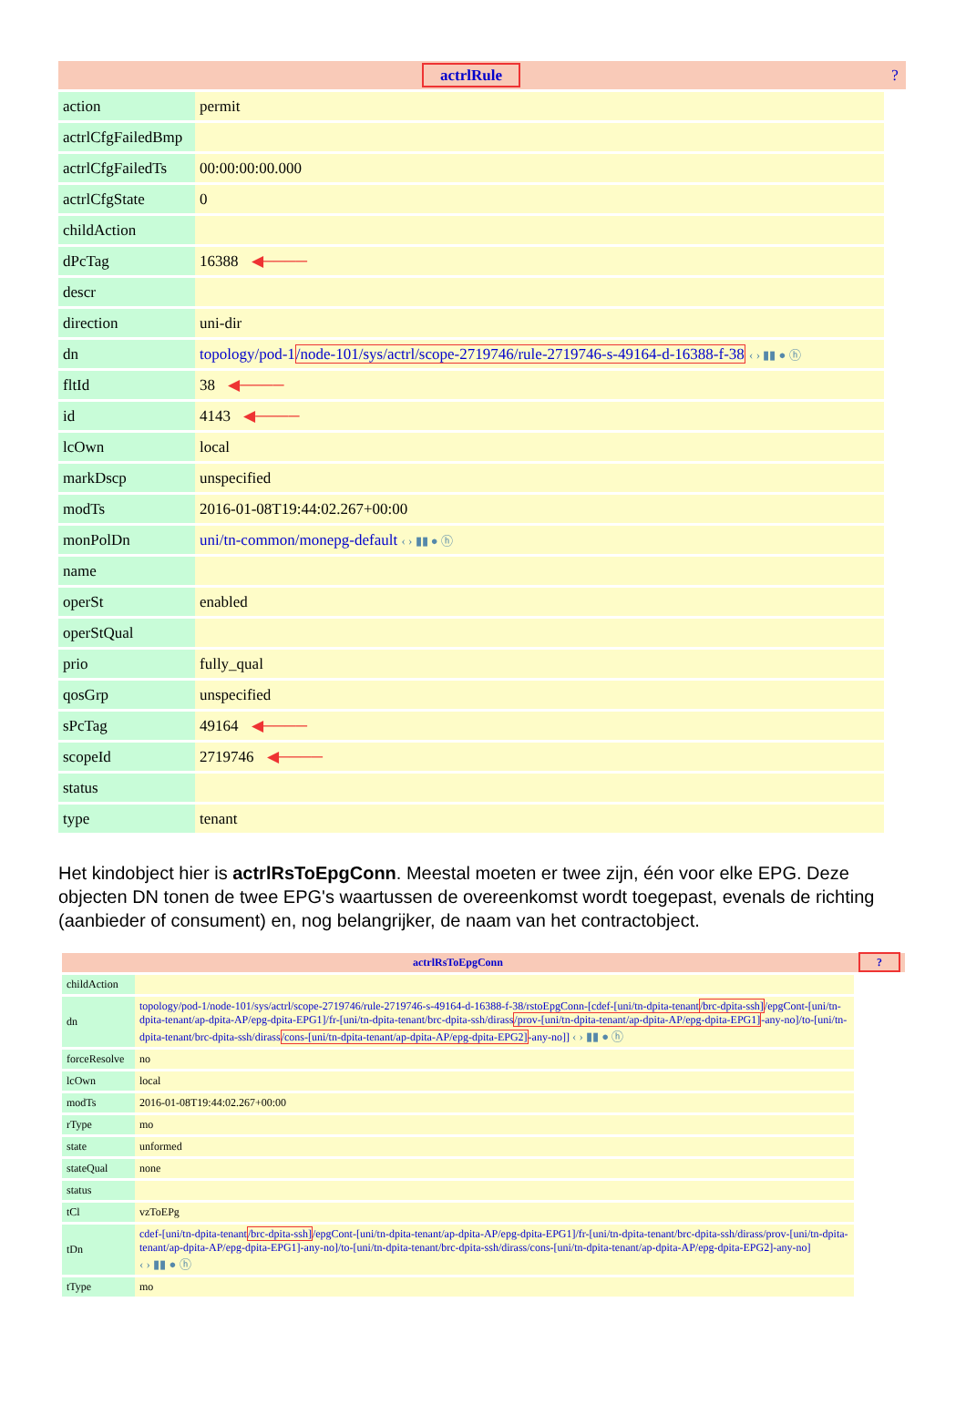| actrlRule | | ? |
| action | permit | |
| actrlCfgFailedBmp | | |
| actrlCfgFailedTs | 00:00:00:00.000 | |
| actrlCfgState | 0 | |
| childAction | | |
| dPcTag | 16388 ◀──── | |
| descr | | |
| direction | uni-dir | |
| dn | topology/pod-1 /node-101/sys/actrl/scope-2719746/rule-2719746-s-49164-d-16388-f-38 ‹ › ▮▮ ● ⓗ | |
| fltId | 38 ◀──── | |
| id | 4143 ◀──── | |
| lcOwn | local | |
| markDscp | unspecified | |
| modTs | 2016-01-08T19:44:02.267+00:00 | |
| monPolDn | uni/tn-common/monepg-default ‹ › ▮▮ ● ⓗ | |
| name | | |
| operSt | enabled | |
| operStQual | | |
| prio | fully_qual | |
| qosGrp | unspecified | |
| sPcTag | 49164 ◀──── | |
| scopeId | 2719746 ◀──── | |
| status | | |
| type | tenant | |
Het kindobject hier is actrlRsToEpgConn. Meestal moeten er twee zijn, één voor elke EPG. Deze objecten DN tonen de twee EPG's waartussen de overeenkomst wordt toegepast, evenals de richting (aanbieder of consument) en, nog belangrijker, de naam van het contractobject.
| actrlRsToEpgConn | | ? |
| childAction | | |
| dn | topology/pod-1/node-101/sys/actrl/scope-2719746/rule-2719746-s-49164-d-16388-f-38/rstoEpgConn-[cdef-[uni/tn-dpita-tenant /brc-dpita-ssh] /epgCont-[uni/tn-dpita-tenant/ap-dpita-AP/epg-dpita-EPG1]/fr-[uni/tn-dpita-tenant/brc-dpita-ssh/dirass /prov-[uni/tn-dpita-tenant/ap-dpita-AP/epg-dpita-EPG1] -any-no]/to-[uni/tn-dpita-tenant/brc-dpita-ssh/dirass /cons-[uni/tn-dpita-tenant/ap-dpita-AP/epg-dpita-EPG2] -any-no]] ‹ › ▮▮ ● ⓗ | |
| forceResolve | no | |
| lcOwn | local | |
| modTs | 2016-01-08T19:44:02.267+00:00 | |
| rType | mo | |
| state | unformed | |
| stateQual | none | |
| status | | |
| tCl | vzToEPg | |
| tDn | cdef-[uni/tn-dpita-tenant /brc-dpita-ssh] /epgCont-[uni/tn-dpita-tenant/ap-dpita-AP/epg-dpita-EPG1]/fr-[uni/tn-dpita-tenant/brc-dpita-ssh/dirass/prov-[uni/tn-dpita-tenant/ap-dpita-AP/epg-dpita-EPG1]-any-no]/to-[uni/tn-dpita-tenant/brc-dpita-ssh/dirass/cons-[uni/tn-dpita-tenant/ap-dpita-AP/epg-dpita-EPG2]-any-no] ‹ › ▮▮ ● ⓗ | |
| tType | mo | |